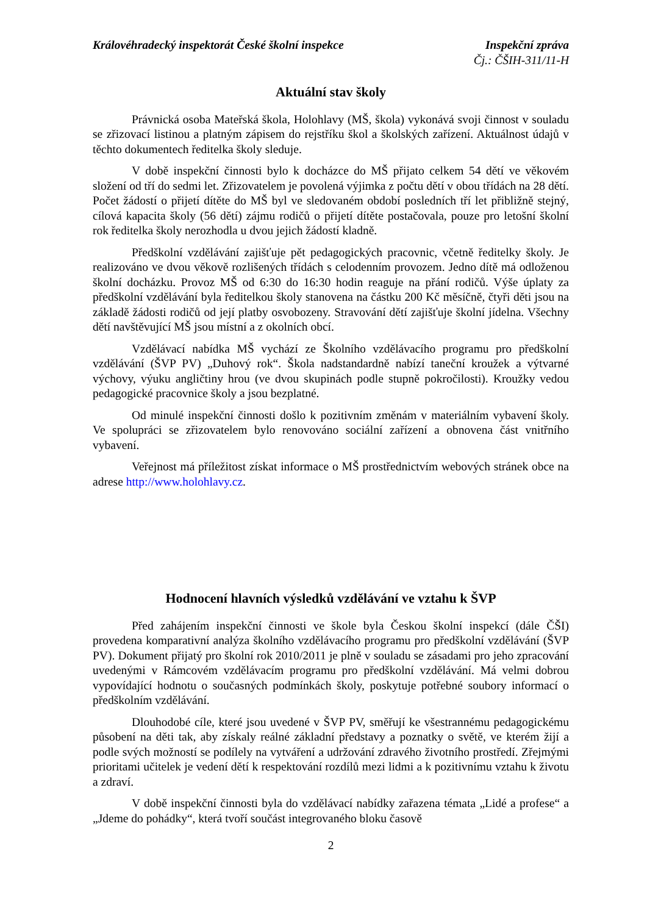Královéhradecký inspektorát České školní inspekce
Inspekční zpráva
Čj.: ČŠIH-311/11-H
Aktuální stav školy
Právnická osoba Mateřská škola, Holohlavy (MŠ, škola) vykonává svoji činnost v souladu se zřizovací listinou a platným zápisem do rejstříku škol a školských zařízení. Aktuálnost údajů v těchto dokumentech ředitelka školy sleduje.
V době inspekční činnosti bylo k docházce do MŠ přijato celkem 54 dětí ve věkovém složení od tří do sedmi let. Zřizovatelem je povolená výjimka z počtu dětí v obou třídách na 28 dětí. Počet žádostí o přijetí dítěte do MŠ byl ve sledovaném období posledních tří let přibližně stejný, cílová kapacita školy (56 dětí) zájmu rodičů o přijetí dítěte postačovala, pouze pro letošní školní rok ředitelka školy nerozhodla u dvou jejich žádostí kladně.
Předškolní vzdělávání zajišťuje pět pedagogických pracovnic, včetně ředitelky školy. Je realizováno ve dvou věkově rozlišených třídách s celodenním provozem. Jedno dítě má odloženou školní docházku. Provoz MŠ od 6:30 do 16:30 hodin reaguje na přání rodičů. Výše úplaty za předškolní vzdělávání byla ředitelkou školy stanovena na částku 200 Kč měsíčně, čtyři děti jsou na základě žádosti rodičů od její platby osvobozeny. Stravování dětí zajišťuje školní jídelna. Všechny dětí navštěvující MŠ jsou místní a z okolních obcí.
Vzdělávací nabídka MŠ vychází ze Školního vzdělávacího programu pro předškolní vzdělávání (ŠVP PV) „Duhový rok“. Škola nadstandardně nabízí taneční kroužek a výtvarné výchovy, výuku angličtiny hrou (ve dvou skupinách podle stupně pokročilosti). Kroužky vedou pedagogické pracovnice školy a jsou bezplatné.
Od minulé inspekční činnosti došlo k pozitivním změnám v materiálním vybavení školy. Ve spolupráci se zřizovatelem bylo renovováno sociální zařízení a obnovena část vnitřního vybavení.
Veřejnost má příležitost získat informace o MŠ prostřednictvím webových stránek obce na adrese http://www.holohlavy.cz.
Hodnocení hlavních výsledků vzdělávání ve vztahu k ŠVP
Před zahájením inspekční činnosti ve škole byla Českou školní inspekcí (dále ČŠI) provedena komparativní analýza školního vzdělávacího programu pro předškolní vzdělávání (ŠVP PV). Dokument přijatý pro školní rok 2010/2011 je plně v souladu se zásadami pro jeho zpracování uvedenými v Rámcovém vzdělávacím programu pro předškolní vzdělávání. Má velmi dobrou vypovídající hodnotu o současných podmínkách školy, poskytuje potřebné soubory informací o předškolním vzdělávání.
Dlouhodobé cíle, které jsou uvedené v ŠVP PV, směřují ke všestrannému pedagogickému působení na děti tak, aby získaly reálné základní představy a poznatky o světě, ve kterém žijí a podle svých možností se podílely na vytváření a udržování zdravého životního prostředí. Zřejmými prioritami učitelek je vedení dětí k respektování rozdílů mezi lidmi a k pozitivnímu vztahu k životu a zdraví.
V době inspekční činnosti byla do vzdělávací nabídky zařazena témata „Lidé a profese“ a „Jdeme do pohádky“, která tvoří součást integrovaného bloku časově
2